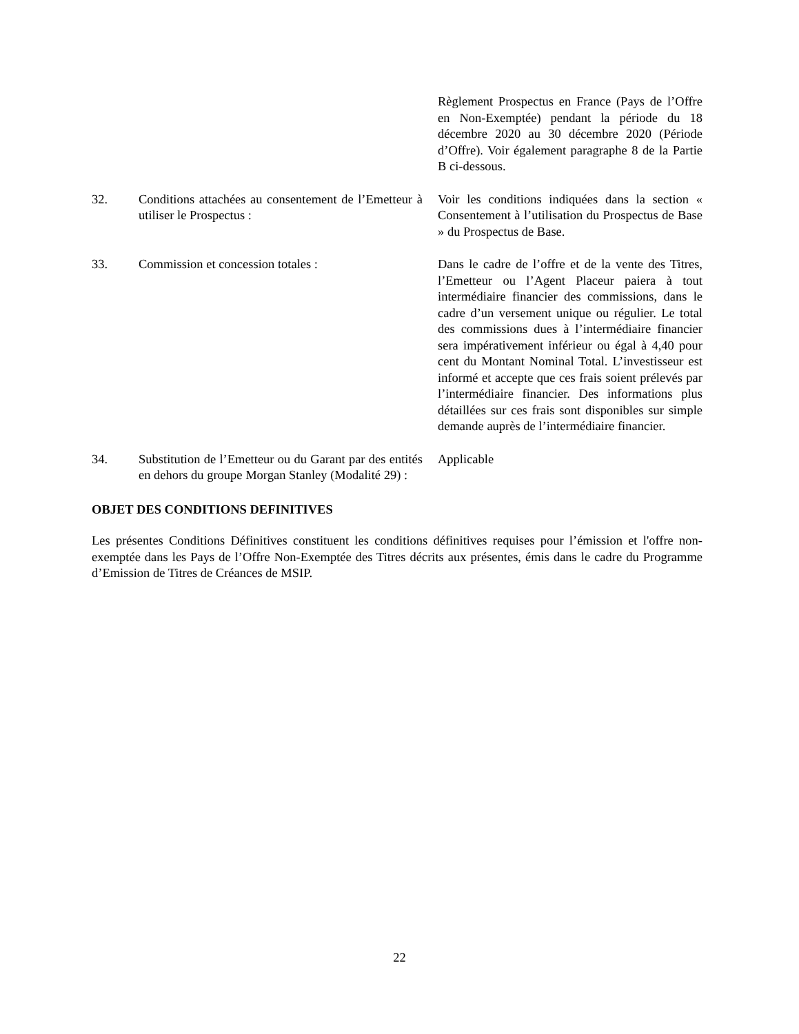| | | Règlement Prospectus en France (Pays de l’Offre en Non-Exemptée) pendant la période du 18 décembre 2020 au 30 décembre 2020 (Période d’Offre). Voir également paragraphe 8 de la Partie B ci-dessous. |
| 32. | Conditions attachées au consentement de l’Emetteur à utiliser le Prospectus : | Voir les conditions indiquées dans la section « Consentement à l’utilisation du Prospectus de Base » du Prospectus de Base. |
| 33. | Commission et concession totales : | Dans le cadre de l’offre et de la vente des Titres, l’Emetteur ou l’Agent Placeur paiera à tout intermédiaire financier des commissions, dans le cadre d’un versement unique ou régulier. Le total des commissions dues à l’intermédiaire financier sera impérativement inférieur ou égal à 4,40 pour cent du Montant Nominal Total. L’investisseur est informé et accepte que ces frais soient prélevés par l’intermédiaire financier. Des informations plus détaillées sur ces frais sont disponibles sur simple demande auprès de l’intermédiaire financier. |
| 34. | Substitution de l’Emetteur ou du Garant par des entités en dehors du groupe Morgan Stanley (Modalité 29) : | Applicable |
OBJET DES CONDITIONS DEFINITIVES
Les présentes Conditions Définitives constituent les conditions définitives requises pour l’émission et l'offre non-exemptée dans les Pays de l’Offre Non-Exemptée des Titres décrits aux présentes, émis dans le cadre du Programme d’Emission de Titres de Créances de MSIP.
22